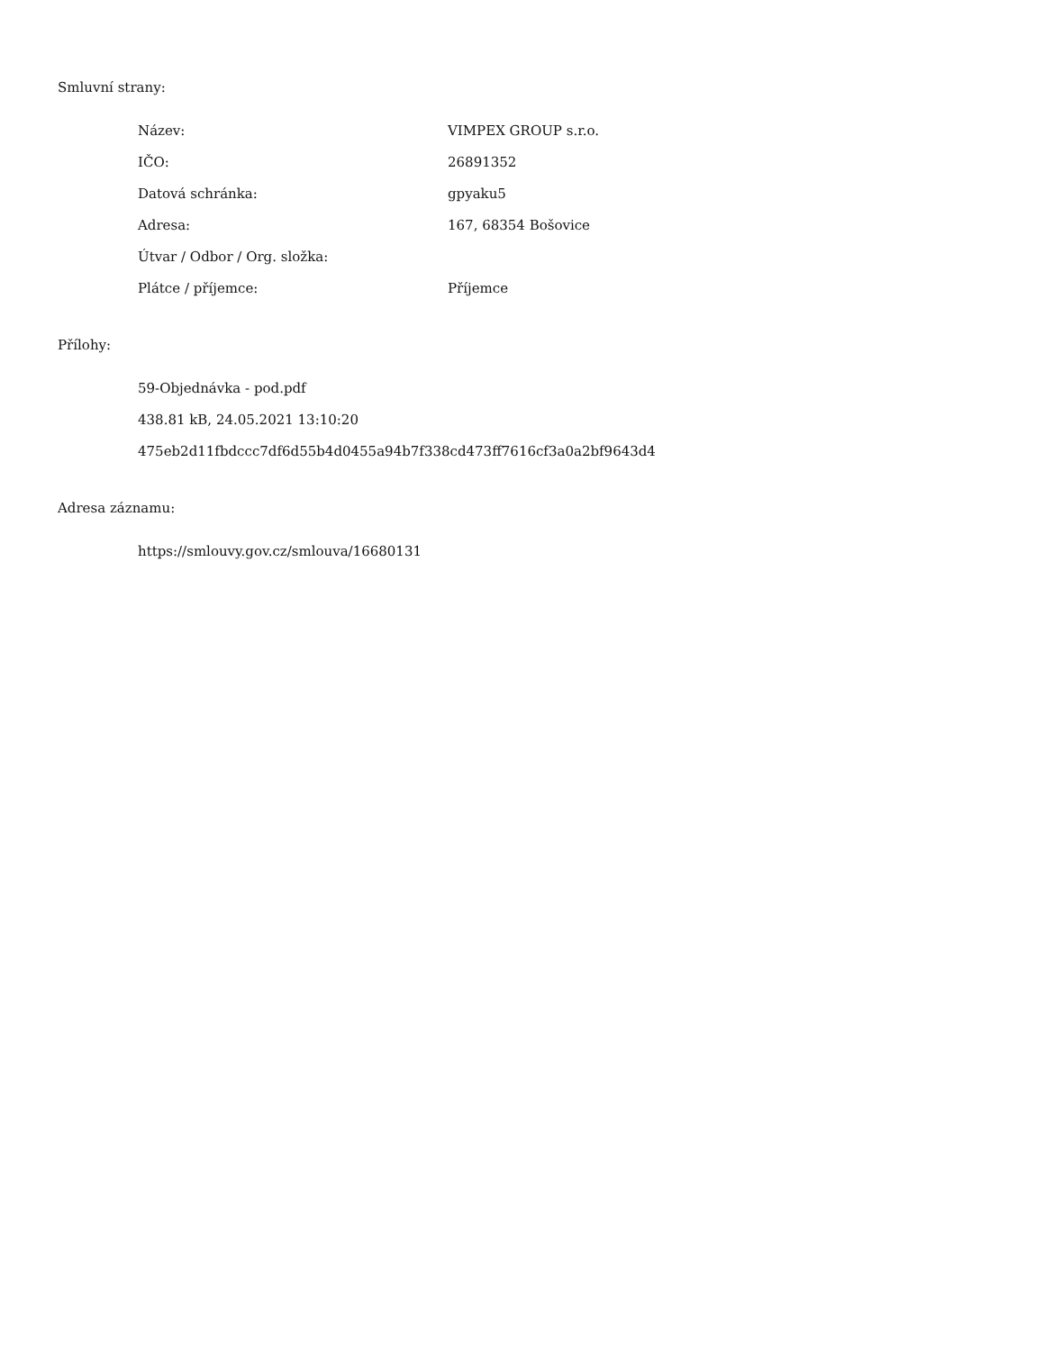Smluvní strany:
| Název: | VIMPEX GROUP s.r.o. |
| IČO: | 26891352 |
| Datová schránka: | gpyaku5 |
| Adresa: | 167, 68354 Bošovice |
| Útvar / Odbor / Org. složka: | |
| Plátce / příjemce: | Příjemce |
Přílohy:
59-Objednávka - pod.pdf
438.81 kB, 24.05.2021 13:10:20
475eb2d11fbdccc7df6d55b4d0455a94b7f338cd473ff7616cf3a0a2bf9643d4
Adresa záznamu:
https://smlouvy.gov.cz/smlouva/16680131